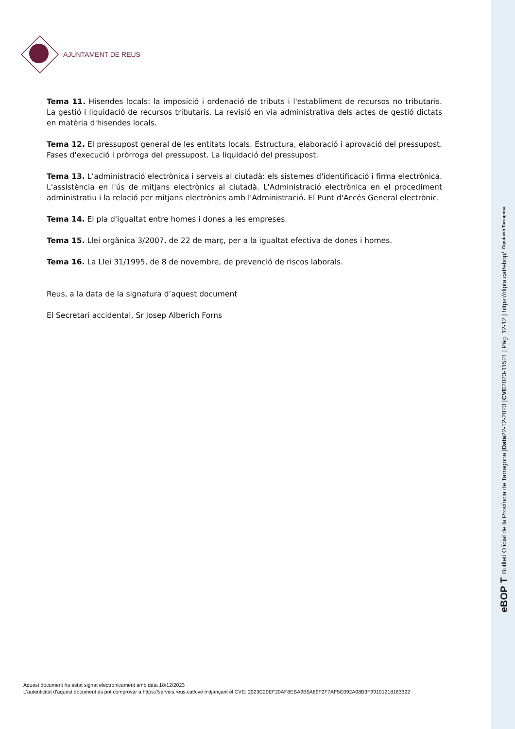AJUNTAMENT DE REUS
Tema 11. Hisendes locals: la imposició i ordenació de tributs i l'establiment de recursos no tributaris. La gestió i liquidació de recursos tributaris. La revisió en via administrativa dels actes de gestió dictats en matèria d'hisendes locals.
Tema 12. El pressupost general de les entitats locals. Estructura, elaboració i aprovació del pressupost. Fases d'execució i pròrroga del pressupost. La liquidació del pressupost.
Tema 13. L’administració electrònica i serveis al ciutadà: els sistemes d'identificació i firma electrònica. L'assistència en l'ús de mitjans electrònics al ciutadà. L'Administració electrònica en el procediment administratiu i la relació per mitjans electrònics amb l'Administració. El Punt d'Accés General electrònic.
Tema 14. El pla d'igualtat entre homes i dones a les empreses.
Tema 15. Llei orgànica 3/2007, de 22 de març, per a la igualtat efectiva de dones i homes.
Tema 16. La Llei 31/1995, de 8 de novembre, de prevenció de riscos laborals.
Reus, a la data de la signatura d’aquest document
El Secretari accidental, Sr Josep Alberich Forns
Aquest document ha estat signat electrònicament amb data 18/12/2023
L'autenticitat d'aquest document es pot comprovar a https://serveis.reus.cat/cve mitjançant el CVE: 2023C20EF20AF8EBA9B5A89F2F7AF5C092A08B3F99101218163322
eBOP T Butlletí Oficial de la Província de Tarragona | Data 22-12-2023 | CVE 2023-11521 | Pàg. 12-12 | https://dipta.cat/ebop/ Diputació Tarragona